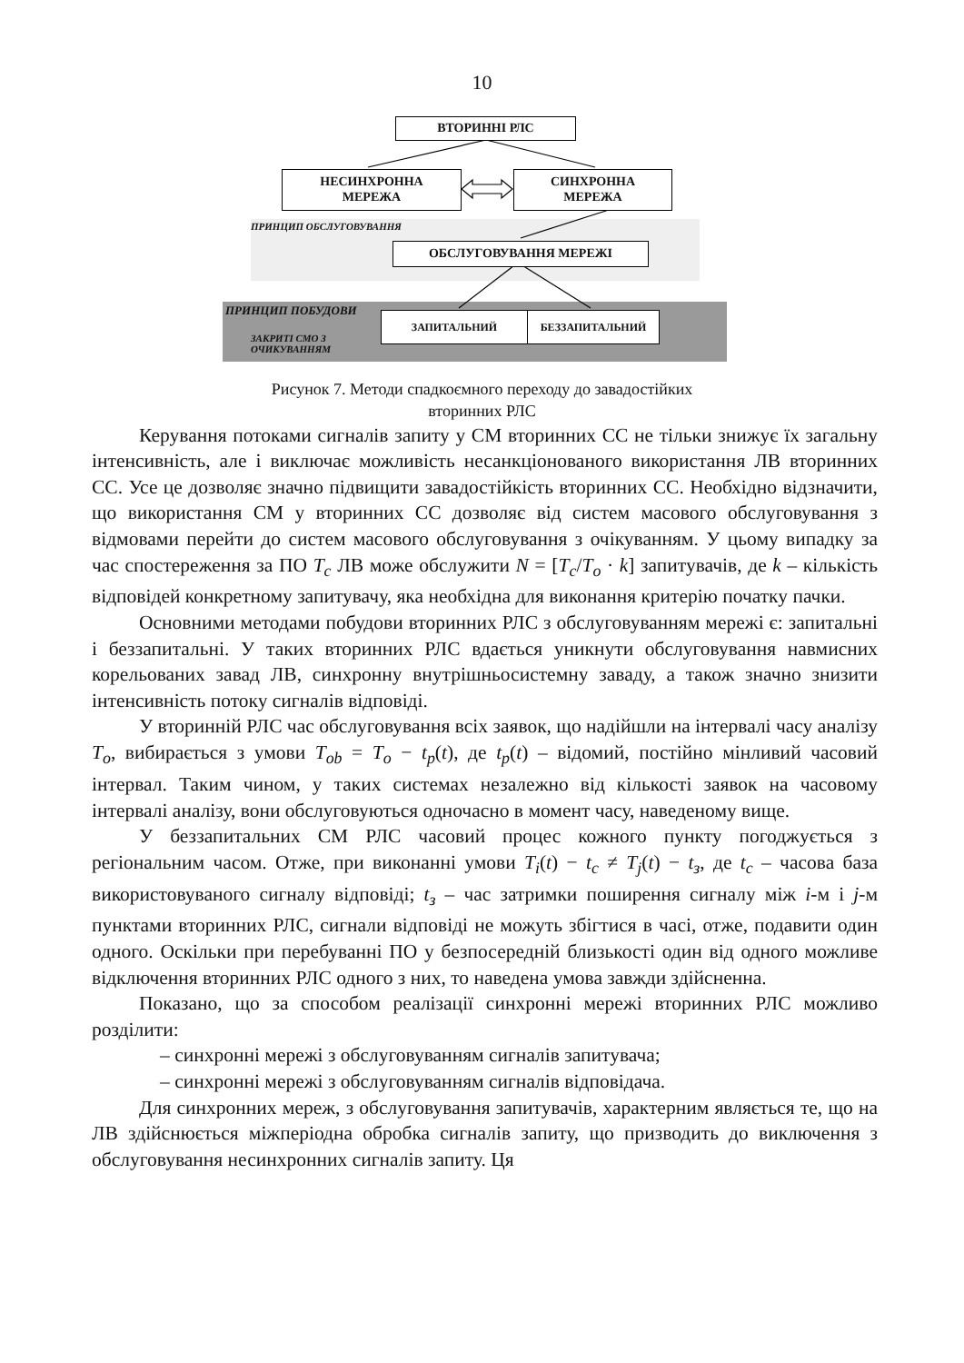10
ВТОРИННІ РЛС
НЕСИНХРОННА
МЕРЕЖА
СИНХРОННА
МЕРЕЖА
ПРИНЦИП ОБСЛУГОВУВАННЯ
ОБСЛУГОВУВАННЯ МЕРЕЖІ
ПРИНЦИП ПОБУДОВИ
ЗАКРИТІ СМО З
ОЧИКУВАННЯМ
ЗАПИТАЛЬНИЙ БЕЗЗАПИТАЛЬНИЙ
Рисунок 7. Методи спадкоємного переходу до завадостійких
вторинних РЛС
Керування потоками сигналів запиту у СМ вторинних СС не тільки знижує їх загальну інтенсивність, але і виключає можливість несанкціонованого використання ЛВ вторинних СС. Усе це дозволяє значно підвищити завадостійкість вторинних СС. Необхідно відзначити, що використання СМ у вторинних СС дозволяє від систем масового обслуговування з відмовами перейти до систем масового обслуговування з очікуванням. У цьому випадку за час спостереження за ПО T<sub>c</sub> ЛВ може обслужити N = [T<sub>c</sub>/T<sub>o</sub> · k] запитувачів, де k – кількість відповідей конкретному запитувачу, яка необхідна для виконання критерію початку пачки.
Основними методами побудови вторинних РЛС з обслуговуванням мережі є: запитальні і беззапитальні. У таких вторинних РЛС вдається уникнути обслуговування навмисних корельованих завад ЛВ, синхронну внутрішньосистемну заваду, а також значно знизити інтенсивність потоку сигналів відповіді.
У вторинній РЛС час обслуговування всіх заявок, що надійшли на інтервалі часу аналізу T<sub>o</sub>, вибирається з умови T<sub>ob</sub> = T<sub>o</sub> − t<sub>p</sub>(t), де t<sub>p</sub>(t) – відомий, постійно мінливий часовий інтервал. Таким чином, у таких системах незалежно від кількості заявок на часовому інтервалі аналізу, вони обслуговуються одночасно в момент часу, наведеному вище.
У беззапитальних СМ РЛС часовий процес кожного пункту погоджується з регіональним часом. Отже, при виконанні умови T<sub>i</sub>(t) − t<sub>c</sub> ≠ T<sub>j</sub>(t) − t<sub>з</sub>, де t<sub>c</sub> – часова база використовуваного сигналу відповіді; t<sub>з</sub> – час затримки поширення сигналу між i-м і j-м пунктами вторинних РЛС, сигнали відповіді не можуть збігтися в часі, отже, подавити один одного. Оскільки при перебуванні ПО у безпосередній близькості один від одного можливе відключення вторинних РЛС одного з них, то наведена умова завжди здійсненна.
Показано, що за способом реалізації синхронні мережі вторинних РЛС можливо розділити:
– синхронні мережі з обслуговуванням сигналів запитувача;
– синхронні мережі з обслуговуванням сигналів відповідача.
Для синхронних мереж, з обслуговування запитувачів, характерним являється те, що на ЛВ здійснюється міжперіодна обробка сигналів запиту, що призводить до виключення з обслуговування несинхронних сигналів запиту. Ця